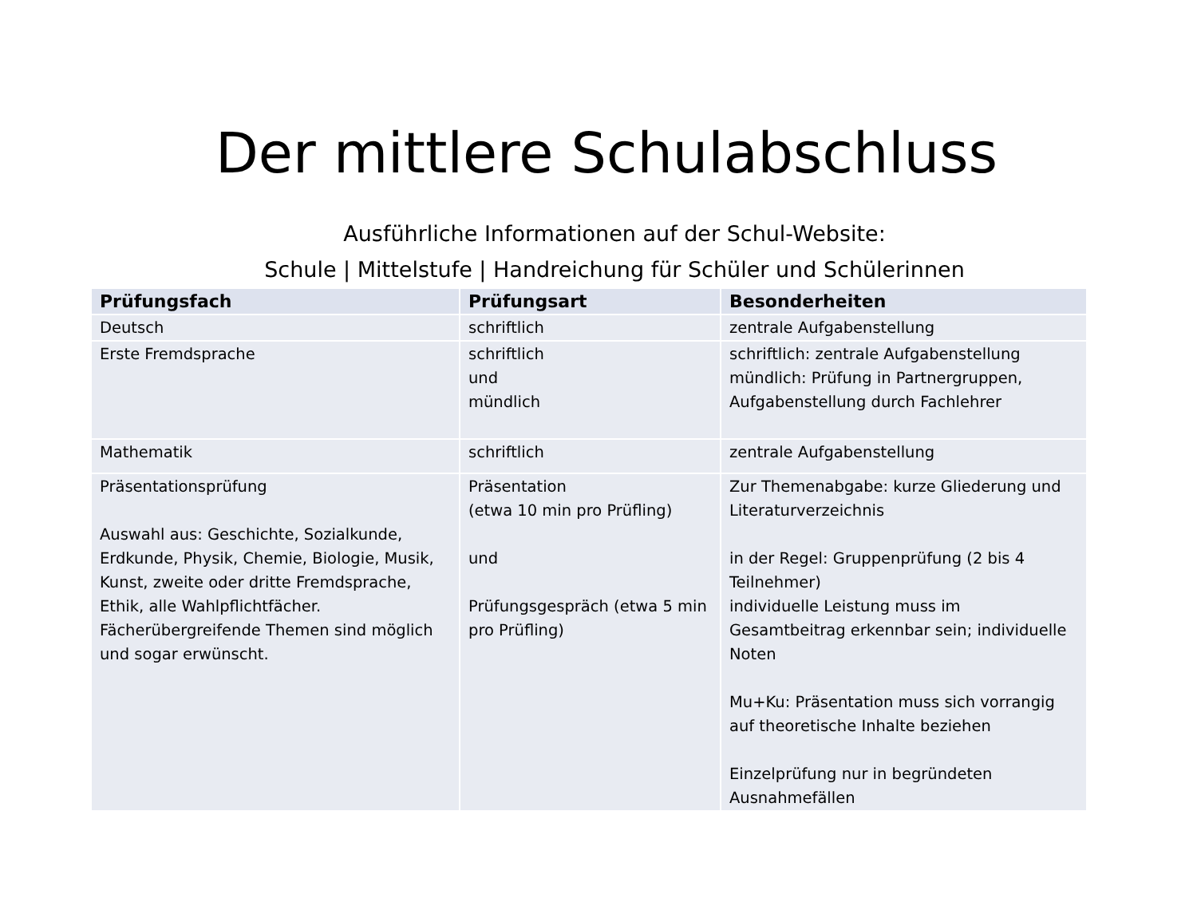Der mittlere Schulabschluss
Ausführliche Informationen auf der Schul-Website:
Schule | Mittelstufe | Handreichung für Schüler und Schülerinnen
| Prüfungsfach | Prüfungsart | Besonderheiten |
| --- | --- | --- |
| Deutsch | schriftlich | zentrale Aufgabenstellung |
| Erste Fremdsprache | schriftlich und mündlich | schriftlich: zentrale Aufgabenstellung mündlich: Prüfung in Partnergruppen, Aufgabenstellung durch Fachlehrer |
| Mathematik | schriftlich | zentrale Aufgabenstellung |
| Präsentationsprüfung Auswahl aus: Geschichte, Sozialkunde, Erdkunde, Physik, Chemie, Biologie, Musik, Kunst, zweite oder dritte Fremdsprache, Ethik, alle Wahlpflichtfächer. Fächerübergreifende Themen sind möglich und sogar erwünscht. | Präsentation (etwa 10 min pro Prüfling) und Prüfungsgespräch (etwa 5 min pro Prüfling) | Zur Themenabgabe: kurze Gliederung und Literaturverzeichnis in der Regel: Gruppenprüfung (2 bis 4 Teilnehmer) individuelle Leistung muss im Gesamtbeitrag erkennbar sein; individuelle Noten Mu+Ku: Präsentation muss sich vorrangig auf theoretische Inhalte beziehen Einzelprüfung nur in begründeten Ausnahmefällen |